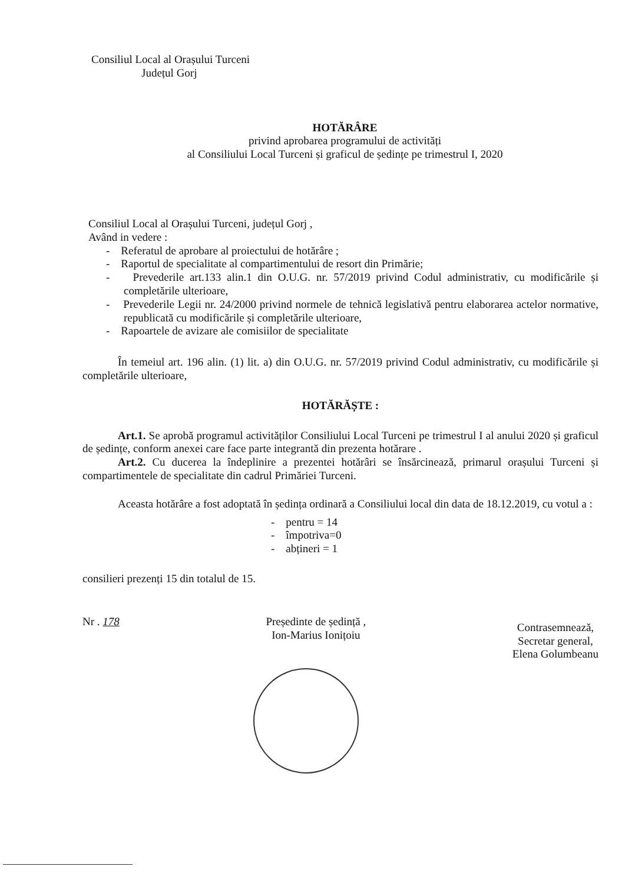Consiliul Local al Orașului Turceni
Județul Gorj
HOTĂRÂRE
privind aprobarea programului de activități
al Consiliului Local Turceni și graficul de ședințe pe trimestrul I, 2020
Consiliul Local al Orașului Turceni, județul Gorj ,
Având in vedere :
- Referatul de aprobare al proiectului de hotărâre ;
- Raportul de specialitate al compartimentului de resort din Primărie;
- Prevederile art.133 alin.1 din O.U.G. nr. 57/2019 privind Codul administrativ, cu modificările și completările ulterioare,
- Prevederile Legii nr. 24/2000 privind normele de tehnică legislativă pentru elaborarea actelor normative, republicată cu modificările și completările ulterioare,
- Rapoartele de avizare ale comisiilor de specialitate
În temeiul art. 196 alin. (1) lit. a) din O.U.G. nr. 57/2019 privind Codul administrativ, cu modificările și completările ulterioare,
HOTĂRĂȘTE :
Art.1. Se aprobă programul activităților Consiliului Local Turceni pe trimestrul I al anului 2020 și graficul de ședințe, conform anexei care face parte integrantă din prezenta hotărare .
Art.2. Cu ducerea la îndeplinire a prezentei hotărâri se însărcinează, primarul orașului Turceni și compartimentele de specialitate din cadrul Primăriei Turceni.
Aceasta hotărâre a fost adoptată în ședința ordinară a Consiliului local din data de 18.12.2019, cu votul a :
- pentru = 14
- împotriva=0
- abțineri = 1
consilieri prezenți 15 din totalul de 15.
Nr . 178 Președinte de ședință ,
Ion-Marius Ionițoiu
Contrasemnează,
Secretar general,
Elena Golumbeanu